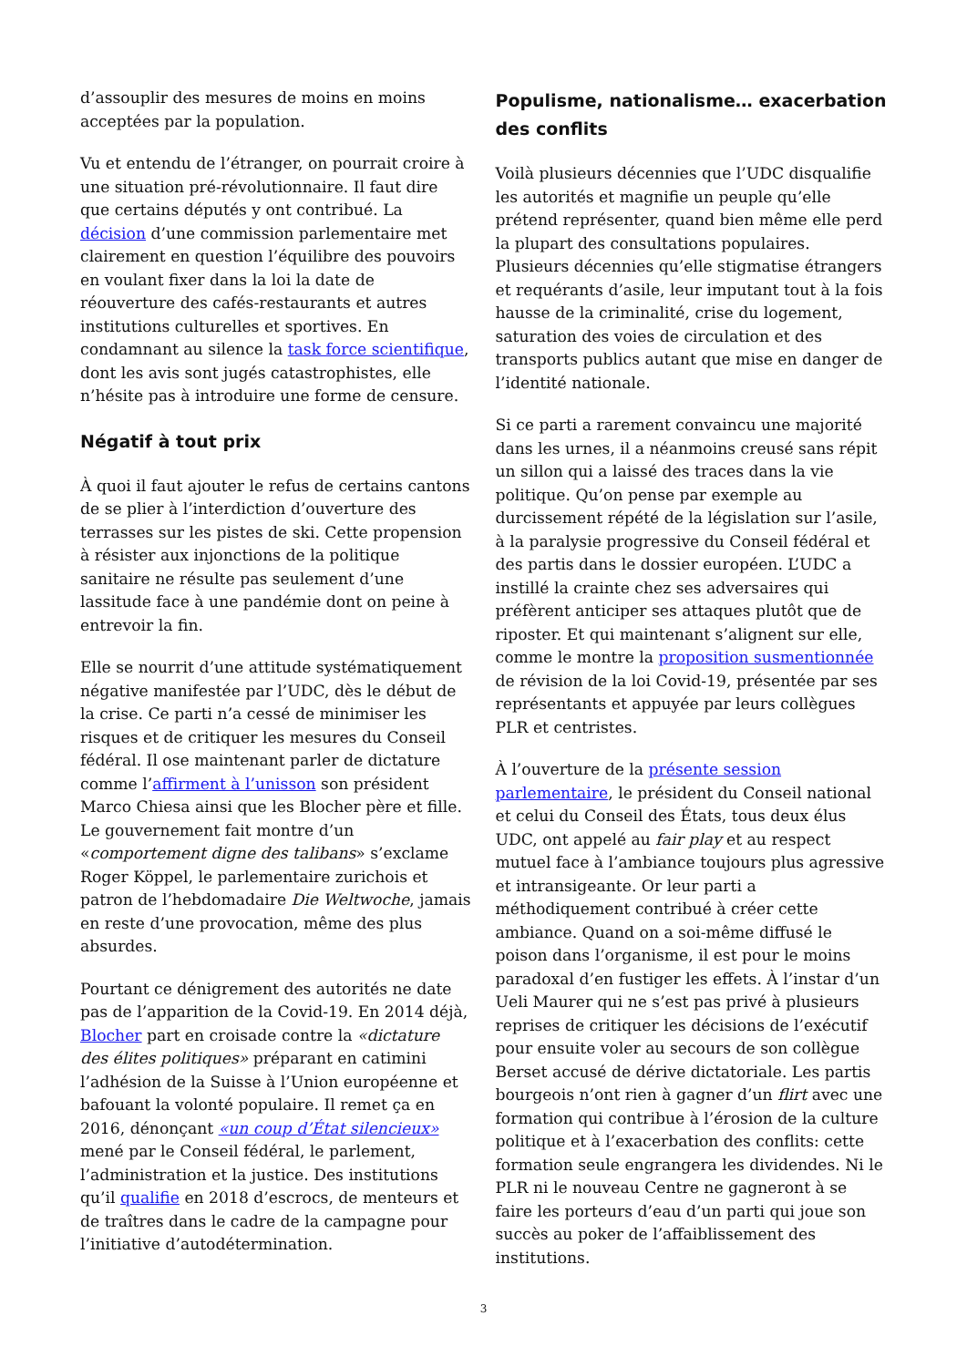d’assouplir des mesures de moins en moins acceptées par la population.
Vu et entendu de l’étranger, on pourrait croire à une situation pré-révolutionnaire. Il faut dire que certains députés y ont contribué. La décision d’une commission parlementaire met clairement en question l’équilibre des pouvoirs en voulant fixer dans la loi la date de réouverture des cafés-restaurants et autres institutions culturelles et sportives. En condamnant au silence la task force scientifique, dont les avis sont jugés catastrophistes, elle n’hésite pas à introduire une forme de censure.
Négatif à tout prix
À quoi il faut ajouter le refus de certains cantons de se plier à l’interdiction d’ouverture des terrasses sur les pistes de ski. Cette propension à résister aux injonctions de la politique sanitaire ne résulte pas seulement d’une lassitude face à une pandémie dont on peine à entrevoir la fin.
Elle se nourrit d’une attitude systématiquement négative manifestée par l’UDC, dès le début de la crise. Ce parti n’a cessé de minimiser les risques et de critiquer les mesures du Conseil fédéral. Il ose maintenant parler de dictature comme l’affirment à l’unisson son président Marco Chiesa ainsi que les Blocher père et fille. Le gouvernement fait montre d’un «comportement digne des talibans» s’exclame Roger Köppel, le parlementaire zurichois et patron de l’hebdomadaire Die Weltwoche, jamais en reste d’une provocation, même des plus absurdes.
Pourtant ce dénigrement des autorités ne date pas de l’apparition de la Covid-19. En 2014 déjà, Blocher part en croisade contre la «dictature des élites politiques» préparant en catimini l’adhésion de la Suisse à l’Union européenne et bafouant la volonté populaire. Il remet ça en 2016, dénonçant «un coup d’État silencieux» mené par le Conseil fédéral, le parlement, l’administration et la justice. Des institutions qu’il qualifie en 2018 d’escrocs, de menteurs et de traîtres dans le cadre de la campagne pour l’initiative d’autodétermination.
Populisme, nationalisme… exacerbation des conflits
Voilà plusieurs décennies que l’UDC disqualifie les autorités et magnifie un peuple qu’elle prétend représenter, quand bien même elle perd la plupart des consultations populaires. Plusieurs décennies qu’elle stigmatise étrangers et requérants d’asile, leur imputant tout à la fois hausse de la criminalité, crise du logement, saturation des voies de circulation et des transports publics autant que mise en danger de l’identité nationale.
Si ce parti a rarement convaincu une majorité dans les urnes, il a néanmoins creusé sans répit un sillon qui a laissé des traces dans la vie politique. Qu’on pense par exemple au durcissement répété de la législation sur l’asile, à la paralysie progressive du Conseil fédéral et des partis dans le dossier européen. L’UDC a instillé la crainte chez ses adversaires qui préfèrent anticiper ses attaques plutôt que de riposter. Et qui maintenant s’alignent sur elle, comme le montre la proposition susmentionnée de révision de la loi Covid-19, présentée par ses représentants et appuyée par leurs collègues PLR et centristes.
À l’ouverture de la présente session parlementaire, le président du Conseil national et celui du Conseil des États, tous deux élus UDC, ont appelé au fair play et au respect mutuel face à l’ambiance toujours plus agressive et intransigeante. Or leur parti a méthodiquement contribué à créer cette ambiance. Quand on a soi-même diffusé le poison dans l’organisme, il est pour le moins paradoxal d’en fustiger les effets. À l’instar d’un Ueli Maurer qui ne s’est pas privé à plusieurs reprises de critiquer les décisions de l’exécutif pour ensuite voler au secours de son collègue Berset accusé de dérive dictatoriale. Les partis bourgeois n’ont rien à gagner d’un flirt avec une formation qui contribue à l’érosion de la culture politique et à l’exacerbation des conflits: cette formation seule engrangera les dividendes. Ni le PLR ni le nouveau Centre ne gagneront à se faire les porteurs d’eau d’un parti qui joue son succès au poker de l’affaiblissement des institutions.
3